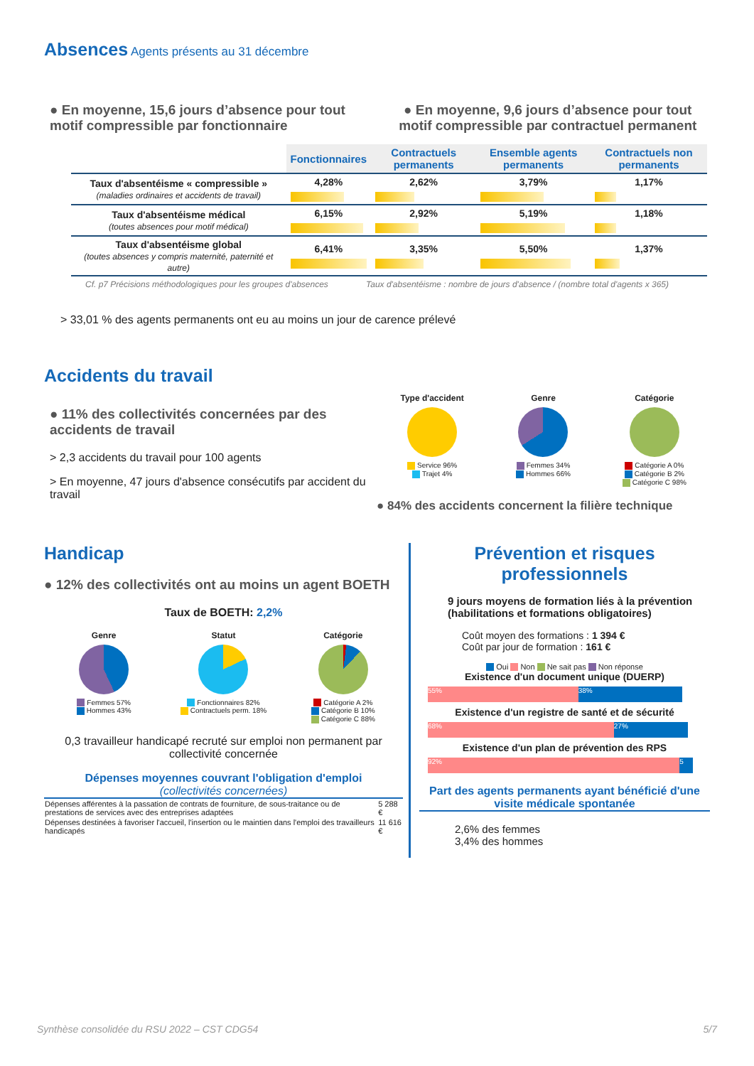Absences Agents présents au 31 décembre
● En moyenne, 15,6 jours d’absence pour tout motif compressible par fonctionnaire
● En moyenne, 9,6 jours d’absence pour tout motif compressible par contractuel permanent
| | Fonctionnaires | Contractuels permanents | Ensemble agents permanents | Contractuels non permanents |
| --- | --- | --- | --- | --- |
| Taux d'absentéisme « compressible » (maladies ordinaires et accidents de travail) | 4,28% | 2,62% | 3,79% | 1,17% |
| Taux d'absentéisme médical (toutes absences pour motif médical) | 6,15% | 2,92% | 5,19% | 1,18% |
| Taux d'absentéisme global (toutes absences y compris maternité, paternité et autre) | 6,41% | 3,35% | 5,50% | 1,37% |
Cf. p7 Précisions méthodologiques pour les groupes d'absences Taux d'absentéisme : nombre de jours d'absence / (nombre total d'agents x 365)
> 33,01 % des agents permanents ont eu au moins un jour de carence prélevé
Accidents du travail
● 11% des collectivités concernées par des accidents de travail
> 2,3 accidents du travail pour 100 agents
> En moyenne, 47 jours d'absence consécutifs par accident du travail
Type d'accident
Service 96%
Trajet 4%
Genre
Femmes 34%
Hommes 66%
Catégorie
Catégorie A 0%
Catégorie B 2%
Catégorie C 98%
● 84% des accidents concernent la filière technique
Handicap
● 12% des collectivités ont au moins un agent BOETH
Taux de BOETH: 2,2%
Genre
Femmes 57%
Hommes 43%
Statut
Fonctionnaires 82%
Contractuels perm. 18%
Catégorie
Catégorie A 2%
Catégorie B 10%
Catégorie C 88%
0,3 travailleur handicapé recruté sur emploi non permanent par collectivité concernée
Dépenses moyennes couvrant l'obligation d'emploi
(collectivités concernées)
| Dépenses afférentes à la passation de contrats de fourniture, de sous-traitance ou de prestations de services avec des entreprises adaptées | 5 288 € |
| Dépenses destinées à favoriser l'accueil, l'insertion ou le maintien dans l'emploi des travailleurs handicapés | 11 616 € |
Prévention et risques professionnels
9 jours moyens de formation liés à la prévention (habilitations et formations obligatoires)
Coût moyen des formations : 1 394 €
Coût par jour de formation : 161 €
Oui Non Ne sait pas Non réponse
Existence d'un document unique (DUERP)
55% 38%
Existence d'un registre de santé et de sécurité
68% 27%
Existence d'un plan de prévention des RPS
92% 5
Part des agents permanents ayant bénéficié d'une visite médicale spontanée
2,6% des femmes
3,4% des hommes
Synthèse consolidée du RSU 2022 – CST CDG54 5/7